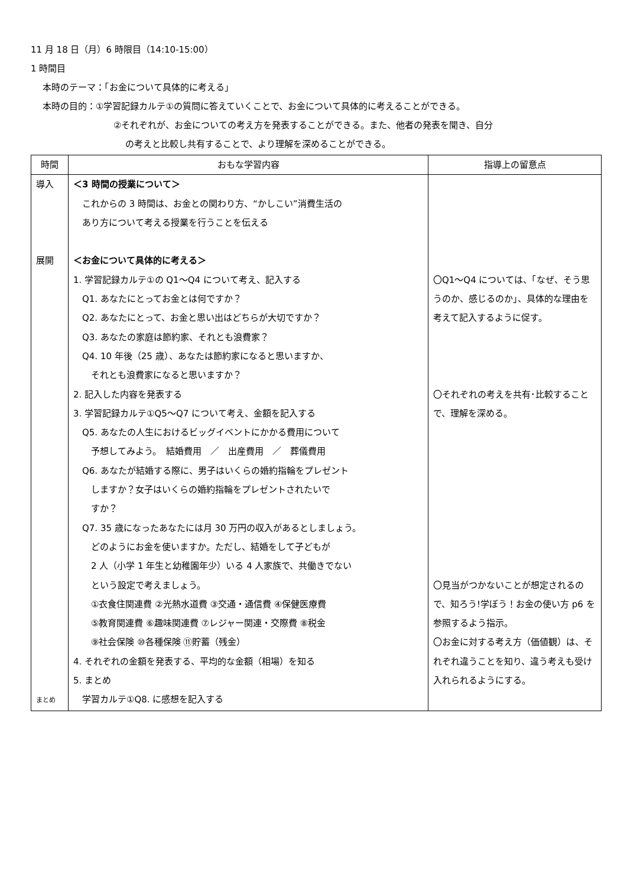11 月 18 日（月）6 時限目（14:10-15:00）
1 時間目
本時のテーマ：「お金について具体的に考える」
本時の目的：①学習記録カルテ①の質問に答えていくことで、お金について具体的に考えることができる。
②それぞれが、お金についての考え方を発表することができる。また、他者の発表を聞き、自分
の考えと比較し共有することで、より理解を深めることができる。
| 時間 | おもな学習内容 | 指導上の留意点 |
| --- | --- | --- |
| 導入 展開 まとめ | ＜3 時間の授業について＞ これからの 3 時間は、お金との関わり方、“かしこい”消費生活の あり方について考える授業を行うことを伝える ＜お金について具体的に考える＞ 1. 学習記録カルテ①の Q1～Q4 について考え、記入する Q1. あなたにとってお金とは何ですか？ Q2. あなたにとって、お金と思い出はどちらが大切ですか？ Q3. あなたの家庭は節約家、それとも浪費家？ Q4. 10 年後（25 歳）、あなたは節約家になると思いますか、 それとも浪費家になると思いますか？ 2. 記入した内容を発表する 3. 学習記録カルテ①Q5～Q7 について考え、金額を記入する Q5. あなたの人生におけるビッグイベントにかかる費用について 予想してみよう。 結婚費用 ／ 出産費用 ／ 葬儀費用 Q6. あなたが結婚する際に、男子はいくらの婚約指輪をプレゼント しますか？女子はいくらの婚約指輪をプレゼントされたいで すか？ Q7. 35 歳になったあなたには月 30 万円の収入があるとしましょう。 どのようにお金を使いますか。ただし、結婚をして子どもが 2 人（小学 1 年生と幼稚園年少）いる 4 人家族で、共働きでない という設定で考えましょう。 ①衣食住関連費 ②光熱水道費 ③交通・通信費 ④保健医療費 ⑤教育関連費 ⑥趣味関連費 ⑦レジャー関連・交際費 ⑧税金 ⑨社会保険 ⑩各種保険 ⑪貯蓄（残金） 4. それぞれの金額を発表する、平均的な金額（相場）を知る 5. まとめ 学習カルテ①Q8. に感想を記入する | 〇Q1～Q4 については、「なぜ、そう思うのか、感じるのか」、具体的な理由を考えて記入するように促す。 〇それぞれの考えを共有･比較することで、理解を深める。 〇見当がつかないことが想定されるので、知ろう!学ぼう！お金の使い方 p6 を参照するよう指示。 〇お金に対する考え方（価値観）は、それぞれ違うことを知り、違う考えも受け入れられるようにする。 |